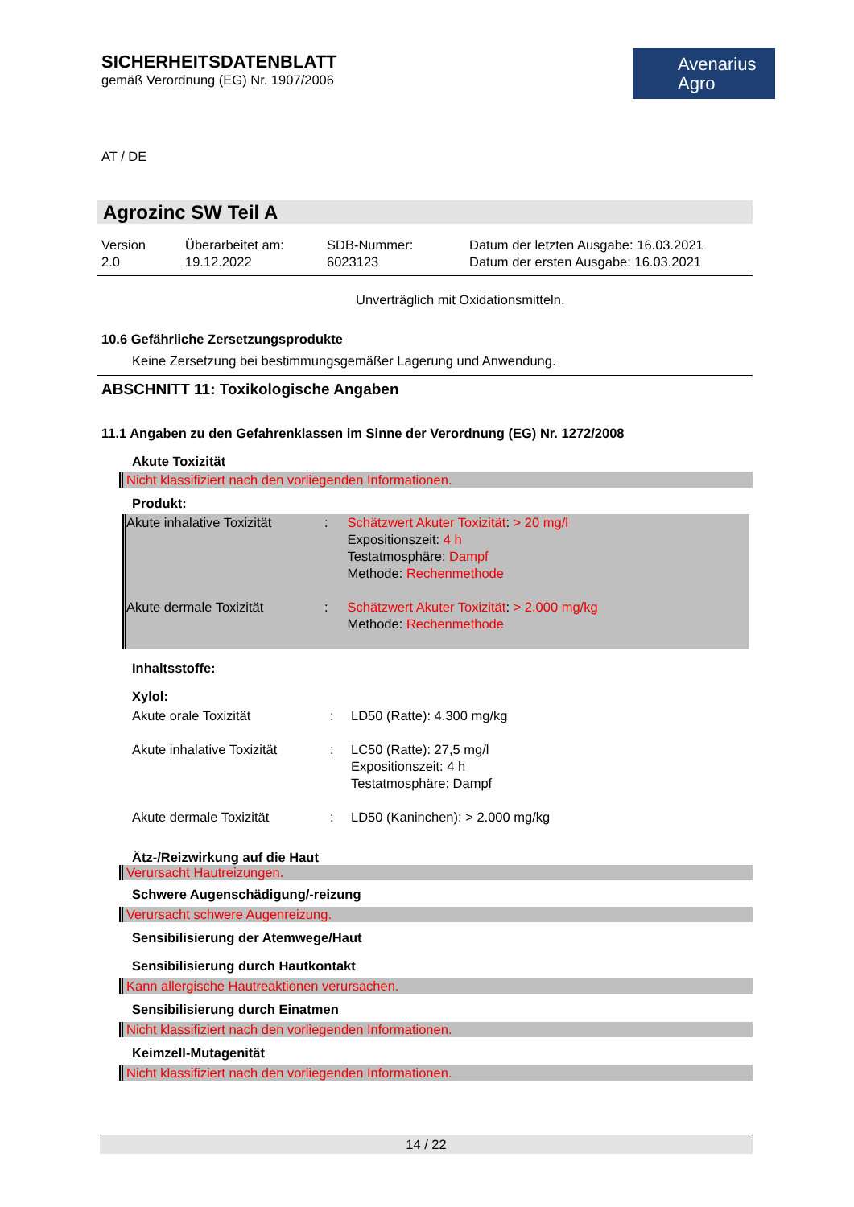SICHERHEITSDATENBLATT
gemäß Verordnung (EG) Nr. 1907/2006
AT / DE
Avenarius
Agro
Agrozinc SW Teil A
Version
2.0
Überarbeitet am:
19.12.2022
SDB-Nummer:
6023123
Datum der letzten Ausgabe: 16.03.2021
Datum der ersten Ausgabe: 16.03.2021
Unverträglich mit Oxidationsmitteln.
10.6 Gefährliche Zersetzungsprodukte
Keine Zersetzung bei bestimmungsgemäßer Lagerung und Anwendung.
ABSCHNITT 11: Toxikologische Angaben
11.1 Angaben zu den Gefahrenklassen im Sinne der Verordnung (EG) Nr. 1272/2008
Akute Toxizität
Nicht klassifiziert nach den vorliegenden Informationen.
Produkt:
| Akute inhalative Toxizität | : | Schätzwert Akuter Toxizität : > 20 mg/l Expositionszeit: 4 h Testatmosphäre: Dampf Methode: Rechenmethode |
| Akute dermale Toxizität | : | Schätzwert Akuter Toxizität : > 2.000 mg/kg Methode: Rechenmethode |
Inhaltsstoffe:
Xylol:
| Akute orale Toxizität | : | LD50 (Ratte): 4.300 mg/kg |
| Akute inhalative Toxizität | : | LC50 (Ratte): 27,5 mg/l Expositionszeit: 4 h Testatmosphäre: Dampf |
| Akute dermale Toxizität | : | LD50 (Kaninchen): > 2.000 mg/kg |
Ätz-/Reizwirkung auf die Haut
Verursacht Hautreizungen.
Schwere Augenschädigung/-reizung
Verursacht schwere Augenreizung.
Sensibilisierung der Atemwege/Haut
Sensibilisierung durch Hautkontakt
Kann allergische Hautreaktionen verursachen.
Sensibilisierung durch Einatmen
Nicht klassifiziert nach den vorliegenden Informationen.
Keimzell-Mutagenität
Nicht klassifiziert nach den vorliegenden Informationen.
14 / 22